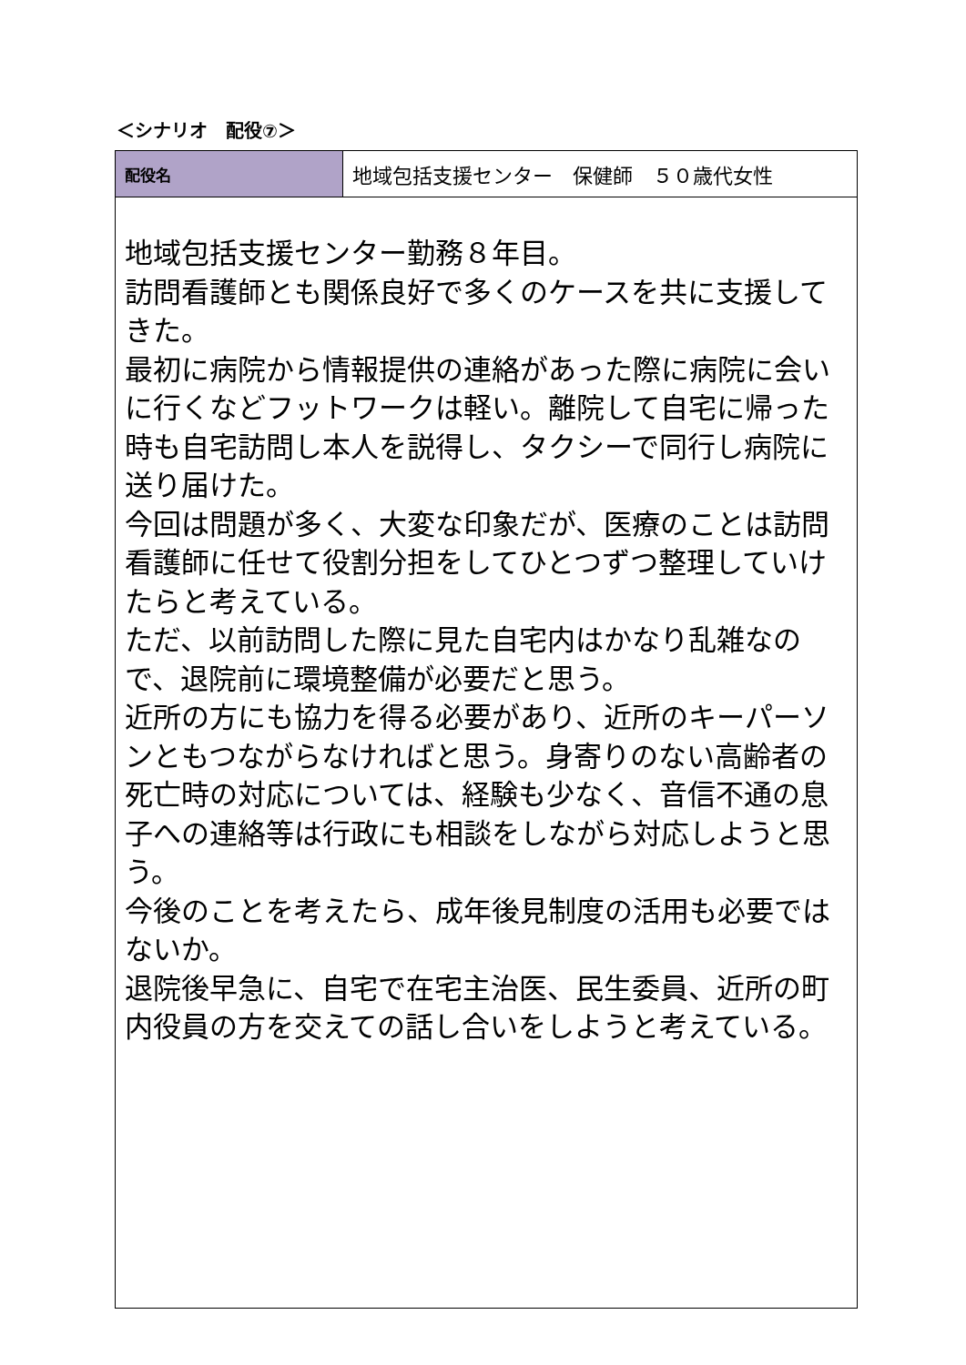＜シナリオ　配役⑦＞
| 配役名 | 地域包括支援センター 保健師 ５０歳代女性 |
| 地域包括支援センター勤務８年目。 訪問看護師とも関係良好で多くのケースを共に支援してきた。 最初に病院から情報提供の連絡があった際に病院に会いに行くなどフットワークは軽い。離院して自宅に帰った時も自宅訪問し本人を説得し、タクシーで同行し病院に送り届けた。 今回は問題が多く、大変な印象だが、医療のことは訪問看護師に任せて役割分担をしてひとつずつ整理していけたらと考えている。 ただ、以前訪問した際に見た自宅内はかなり乱雑なので、退院前に環境整備が必要だと思う。 近所の方にも協力を得る必要があり、近所のキーパーソンともつながらなければと思う。身寄りのない高齢者の死亡時の対応については、経験も少なく、音信不通の息子への連絡等は行政にも相談をしながら対応しようと思う。 今後のことを考えたら、成年後見制度の活用も必要ではないか。 退院後早急に、自宅で在宅主治医、民生委員、近所の町内役員の方を交えての話し合いをしようと考えている。 | |